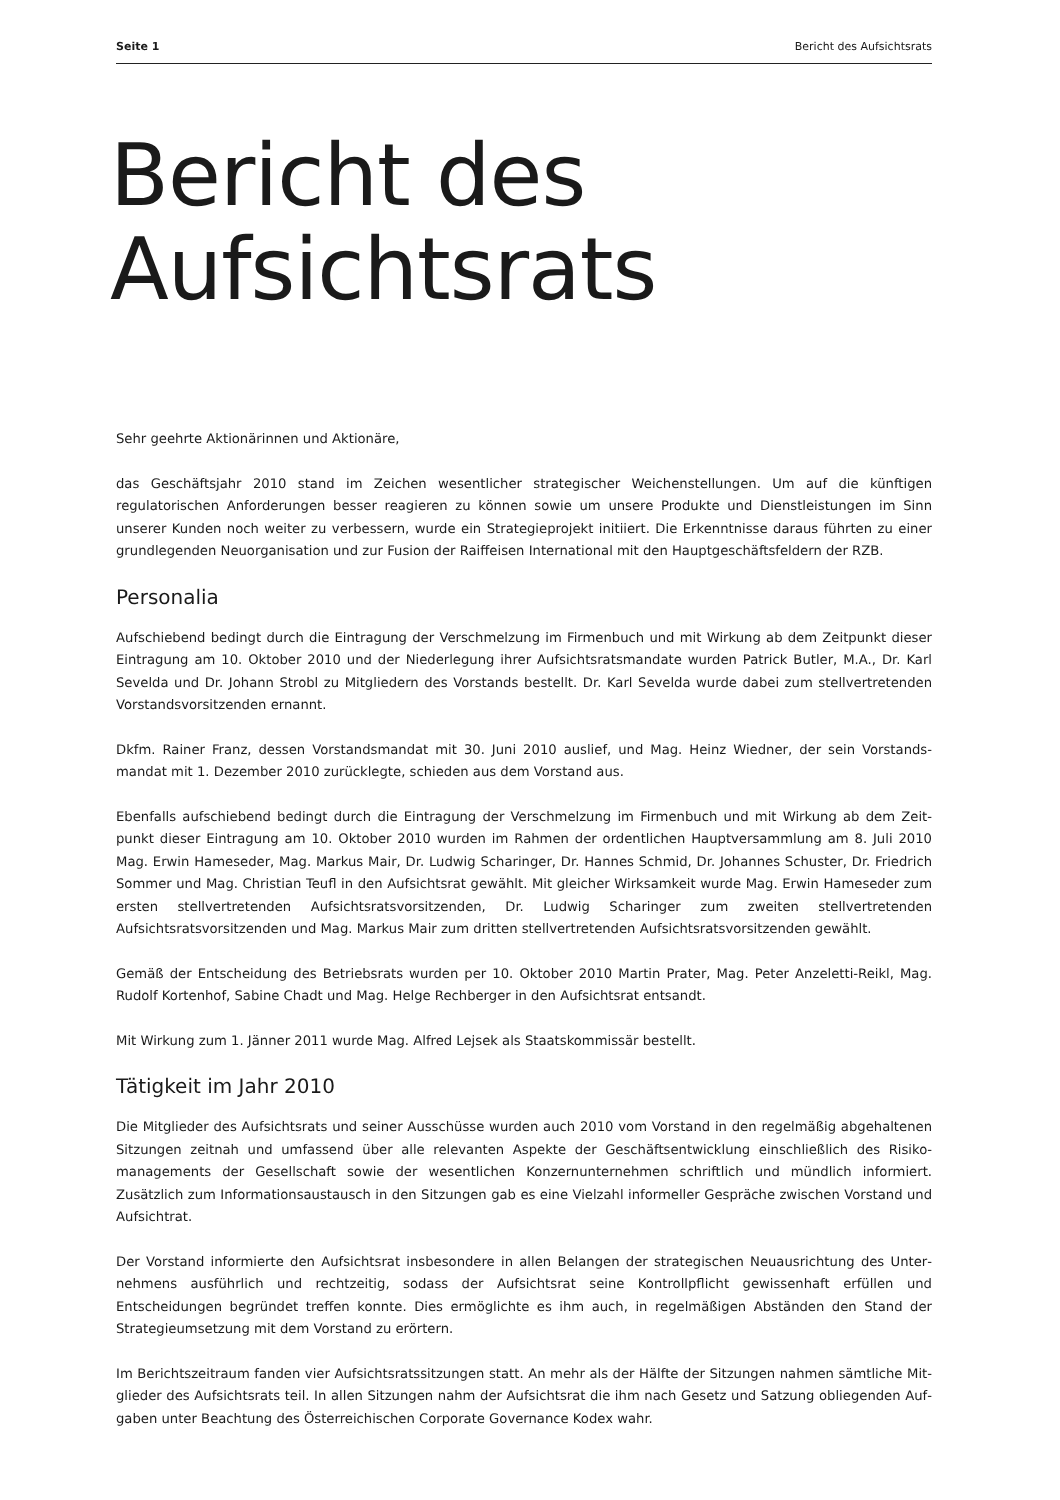Seite 1 Bericht des Aufsichtsrats
Bericht des
Aufsichtsrats
Sehr geehrte Aktionärinnen und Aktionäre,
das Geschäftsjahr 2010 stand im Zeichen wesentlicher strategischer Weichenstellungen. Um auf die künftigen regulatorischen Anforderungen besser reagieren zu können sowie um unsere Produkte und Dienstleistungen im Sinn unserer Kunden noch weiter zu verbessern, wurde ein Strategieprojekt initiiert. Die Erkenntnisse daraus führten zu einer grundlegenden Neuorganisation und zur Fusion der Raiffeisen International mit den Hauptgeschäftsfeldern der RZB.
Personalia
Aufschiebend bedingt durch die Eintragung der Verschmelzung im Firmenbuch und mit Wirkung ab dem Zeitpunkt dieser Eintragung am 10. Oktober 2010 und der Niederlegung ihrer Aufsichtsratsmandate wurden Patrick Butler, M.A., Dr. Karl Sevelda und Dr. Johann Strobl zu Mitgliedern des Vorstands bestellt. Dr. Karl Sevelda wurde dabei zum stellvertretenden Vorstandsvorsitzenden ernannt.
Dkfm. Rainer Franz, dessen Vorstandsmandat mit 30. Juni 2010 auslief, und Mag. Heinz Wiedner, der sein Vorstands­mandat mit 1. Dezember 2010 zurücklegte, schieden aus dem Vorstand aus.
Ebenfalls aufschiebend bedingt durch die Eintragung der Verschmelzung im Firmenbuch und mit Wirkung ab dem Zeit­punkt dieser Eintragung am 10. Oktober 2010 wurden im Rahmen der ordentlichen Hauptversammlung am 8. Juli 2010 Mag. Erwin Hameseder, Mag. Markus Mair, Dr. Ludwig Scharinger, Dr. Hannes Schmid, Dr. Johannes Schuster, Dr. Friedrich Sommer und Mag. Christian Teufl in den Aufsichtsrat gewählt. Mit gleicher Wirksamkeit wurde Mag. Erwin Hameseder zum ersten stellvertretenden Aufsichtsratsvorsitzenden, Dr. Ludwig Scharinger zum zweiten stellvertretenden Aufsichtsratsvorsitzenden und Mag. Markus Mair zum dritten stellvertretenden Aufsichtsratsvorsitzenden gewählt.
Gemäß der Entscheidung des Betriebsrats wurden per 10. Oktober 2010 Martin Prater, Mag. Peter Anzeletti-Reikl, Mag. Rudolf Kortenhof, Sabine Chadt und Mag. Helge Rechberger in den Aufsichtsrat entsandt.
Mit Wirkung zum 1. Jänner 2011 wurde Mag. Alfred Lejsek als Staatskommissär bestellt.
Tätigkeit im Jahr 2010
Die Mitglieder des Aufsichtsrats und seiner Ausschüsse wurden auch 2010 vom Vorstand in den regelmäßig abgehaltenen Sitzungen zeitnah und umfassend über alle relevanten Aspekte der Geschäftsentwicklung einschließlich des Risiko­managements der Gesellschaft sowie der wesentlichen Konzernunternehmen schriftlich und mündlich informiert. Zusätzlich zum Informationsaustausch in den Sitzungen gab es eine Vielzahl informeller Gespräche zwischen Vorstand und Aufsichtrat.
Der Vorstand informierte den Aufsichtsrat insbesondere in allen Belangen der strategischen Neuausrichtung des Unter­nehmens ausführlich und rechtzeitig, sodass der Aufsichtsrat seine Kontrollpflicht gewissenhaft erfüllen und Entscheidungen begründet treffen konnte. Dies ermöglichte es ihm auch, in regelmäßigen Abständen den Stand der Strategieumsetzung mit dem Vorstand zu erörtern.
Im Berichtszeitraum fanden vier Aufsichtsratssitzungen statt. An mehr als der Hälfte der Sitzungen nahmen sämtliche Mit­glieder des Aufsichtsrats teil. In allen Sitzungen nahm der Aufsichtsrat die ihm nach Gesetz und Satzung obliegenden Auf­gaben unter Beachtung des Österreichischen Corporate Governance Kodex wahr.